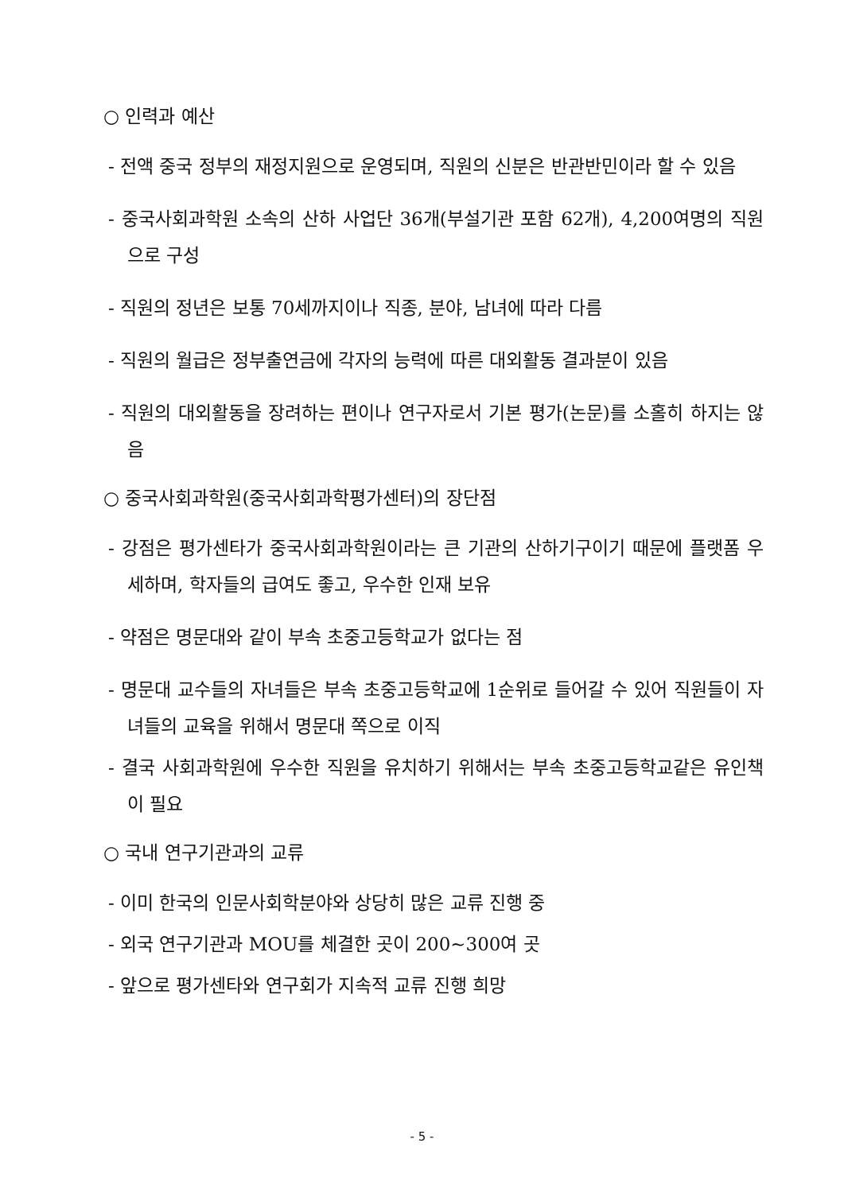○ 인력과 예산
- 전액 중국 정부의 재정지원으로 운영되며, 직원의 신분은 반관반민이라 할 수 있음
- 중국사회과학원 소속의 산하 사업단 36개(부설기관 포함 62개), 4,200여명의 직원으로 구성
- 직원의 정년은 보통 70세까지이나 직종, 분야, 남녀에 따라 다름
- 직원의 월급은 정부출연금에 각자의 능력에 따른 대외활동 결과분이 있음
- 직원의 대외활동을 장려하는 편이나 연구자로서 기본 평가(논문)를 소홀히 하지는 않음
○ 중국사회과학원(중국사회과학평가센터)의 장단점
- 강점은 평가센타가 중국사회과학원이라는 큰 기관의 산하기구이기 때문에 플랫폼 우세하며, 학자들의 급여도 좋고, 우수한 인재 보유
- 약점은 명문대와 같이 부속 초중고등학교가 없다는 점
- 명문대 교수들의 자녀들은 부속 초중고등학교에 1순위로 들어갈 수 있어 직원들이 자녀들의 교육을 위해서 명문대 쪽으로 이직
- 결국 사회과학원에 우수한 직원을 유치하기 위해서는 부속 초중고등학교같은 유인책이 필요
○ 국내 연구기관과의 교류
- 이미 한국의 인문사회학분야와 상당히 많은 교류 진행 중
- 외국 연구기관과 MOU를 체결한 곳이 200~300여 곳
- 앞으로 평가센타와 연구회가 지속적 교류 진행 희망
- 5 -